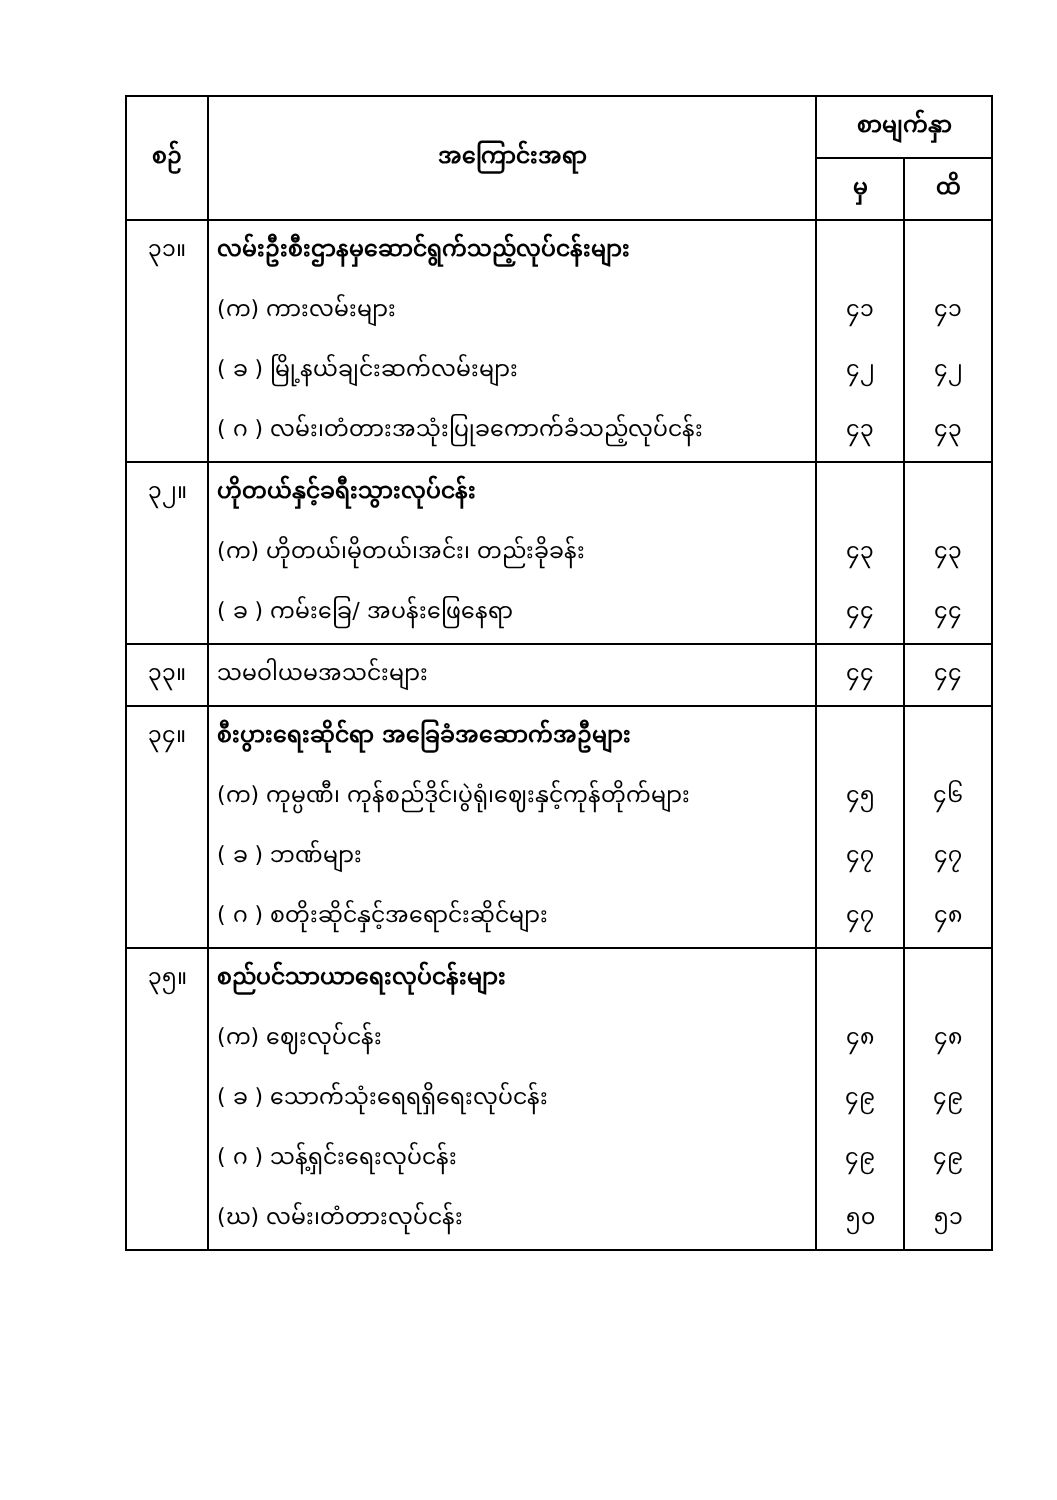| စဉ် | အကြောင်းအရာ | စာမျက်နှာ | |
| --- | --- | --- | --- |
| | | မှ | ထိ |
| ၃၁။ | လမ်းဦးစီးဌာနမှဆောင်ရွက်သည့်လုပ်ငန်းများ | | |
| | (က) ကားလမ်းများ | ၄၁ | ၄၁ |
| | ( ခ ) မြို့နယ်ချင်းဆက်လမ်းများ | ၄၂ | ၄၂ |
| | ( ဂ ) လမ်း၊တံတားအသုံးပြုခကောက်ခံသည့်လုပ်ငန်း | ၄၃ | ၄၃ |
| ၃၂။ | ဟိုတယ်နှင့်ခရီးသွားလုပ်ငန်း | | |
| | (က) ဟိုတယ်၊မိုတယ်၊အင်း၊ တည်းခိုခန်း | ၄၃ | ၄၃ |
| | ( ခ ) ကမ်းခြေ/ အပန်းဖြေနေရာ | ၄၄ | ၄၄ |
| ၃၃။ | သမဝါယမအသင်းများ | ၄၄ | ၄၄ |
| ၃၄။ | စီးပွားရေးဆိုင်ရာ အခြေခံအဆောက်အဦများ | | |
| | (က) ကုမ္ပဏီ၊ ကုန်စည်ဒိုင်၊ပွဲရုံ၊ဈေးနှင့်ကုန်တိုက်များ | ၄၅ | ၄၆ |
| | ( ခ ) ဘဏ်များ | ၄၇ | ၄၇ |
| | ( ဂ ) စတိုးဆိုင်နှင့်အရောင်းဆိုင်များ | ၄၇ | ၄၈ |
| ၃၅။ | စည်ပင်သာယာရေးလုပ်ငန်းများ | | |
| | (က) ဈေးလုပ်ငန်း | ၄၈ | ၄၈ |
| | ( ခ ) သောက်သုံးရေရရှိရေးလုပ်ငန်း | ၄၉ | ၄၉ |
| | ( ဂ ) သန့်ရှင်းရေးလုပ်ငန်း | ၄၉ | ၄၉ |
| | (ဃ) လမ်း၊တံတားလုပ်ငန်း | ၅၀ | ၅၁ |